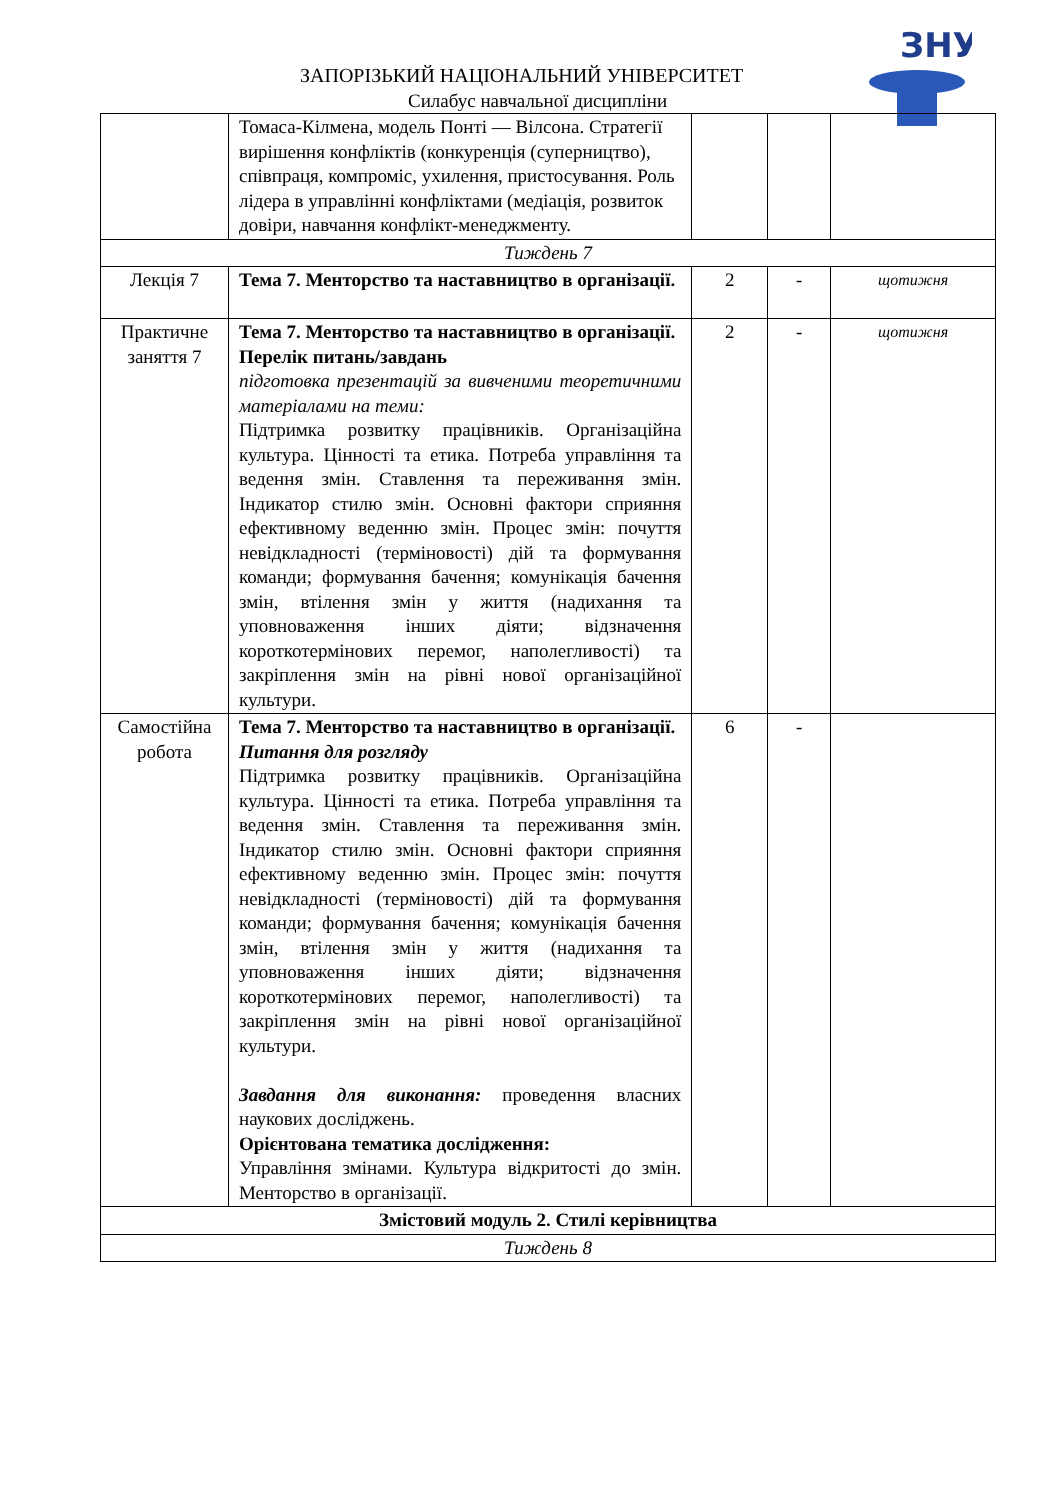ЗАПОРІЗЬКИЙ НАЦІОНАЛЬНИЙ УНІВЕРСИТЕТ
Силабус навчальної дисципліни
ЗНУ
| | Томаса-Кілмена, модель Понті — Вілсона. Стратегії вирішення конфліктів (конкуренція (суперництво), співпраця, компроміс, ухилення, пристосування. Роль лідера в управлінні конфліктами (медіація, розвиток довіри, навчання конфлікт-менеджменту. | | | |
| Тиждень 7 | | | | |
| Лекція 7 | Тема 7. Менторство та наставництво в організації. | 2 | - | щотижня |
| Практичне заняття 7 | Тема 7. Менторство та наставництво в організації. Перелік питань/завдань підготовка презентацій за вивченими теоретичними матеріалами на теми: Підтримка розвитку працівників. Організаційна культура. Цінності та етика. Потреба управління та ведення змін. Ставлення та переживання змін. Індикатор стилю змін. Основні фактори сприяння ефективному веденню змін. Процес змін: почуття невідкладності (терміновості) дій та формування команди; формування бачення; комунікація бачення змін, втілення змін у життя (надихання та уповноваження інших діяти; відзначення короткотермінових перемог, наполегливості) та закріплення змін на рівні нової організаційної культури. | 2 | - | щотижня |
| Самостійна робота | Тема 7. Менторство та наставництво в організації. Питання для розгляду Підтримка розвитку працівників. Організаційна культура. Цінності та етика. Потреба управління та ведення змін. Ставлення та переживання змін. Індикатор стилю змін. Основні фактори сприяння ефективному веденню змін. Процес змін: почуття невідкладності (терміновості) дій та формування команди; формування бачення; комунікація бачення змін, втілення змін у життя (надихання та уповноваження інших діяти; відзначення короткотермінових перемог, наполегливості) та закріплення змін на рівні нової організаційної культури. Завдання для виконання: проведення власних наукових досліджень. Орієнтована тематика дослідження: Управління змінами. Культура відкритості до змін. Менторство в організації. | 6 | - | |
| Змістовий модуль 2. Стилі керівництва | | | | |
| Тиждень 8 | | | | |